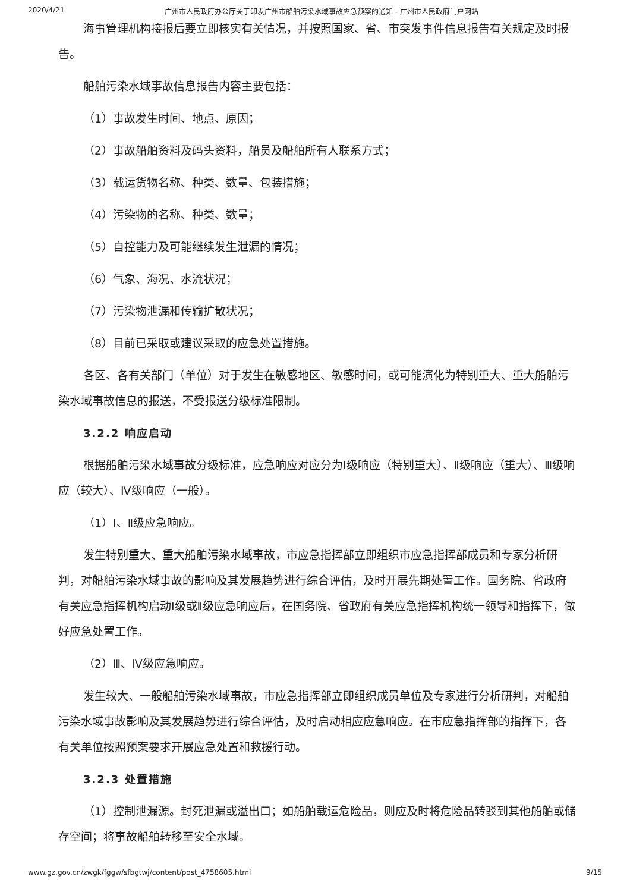2020/4/21 广州市人民政府办公厅关于印发广州市船舶污染水域事故应急预案的通知 - 广州市人民政府门户网站
海事管理机构接报后要立即核实有关情况，并按照国家、省、市突发事件信息报告有关规定及时报告。
船舶污染水域事故信息报告内容主要包括：
（1）事故发生时间、地点、原因；
（2）事故船舶资料及码头资料，船员及船舶所有人联系方式；
（3）载运货物名称、种类、数量、包装措施；
（4）污染物的名称、种类、数量；
（5）自控能力及可能继续发生泄漏的情况；
（6）气象、海况、水流状况；
（7）污染物泄漏和传输扩散状况；
（8）目前已采取或建议采取的应急处置措施。
各区、各有关部门（单位）对于发生在敏感地区、敏感时间，或可能演化为特别重大、重大船舶污染水域事故信息的报送，不受报送分级标准限制。
3.2.2 响应启动
根据船舶污染水域事故分级标准，应急响应对应分为Ⅰ级响应（特别重大）、Ⅱ级响应（重大）、Ⅲ级响应（较大）、Ⅳ级响应（一般）。
（1）Ⅰ、Ⅱ级应急响应。
发生特别重大、重大船舶污染水域事故，市应急指挥部立即组织市应急指挥部成员和专家分析研判，对船舶污染水域事故的影响及其发展趋势进行综合评估，及时开展先期处置工作。国务院、省政府有关应急指挥机构启动Ⅰ级或Ⅱ级应急响应后，在国务院、省政府有关应急指挥机构统一领导和指挥下，做好应急处置工作。
（2）Ⅲ、Ⅳ级应急响应。
发生较大、一般船舶污染水域事故，市应急指挥部立即组织成员单位及专家进行分析研判，对船舶污染水域事故影响及其发展趋势进行综合评估，及时启动相应应急响应。在市应急指挥部的指挥下，各有关单位按照预案要求开展应急处置和救援行动。
3.2.3 处置措施
（1）控制泄漏源。封死泄漏或溢出口；如船舶载运危险品，则应及时将危险品转驳到其他船舶或储存空间；将事故船舶转移至安全水域。
www.gz.gov.cn/zwgk/fggw/sfbgtwj/content/post_4758605.html 9/15